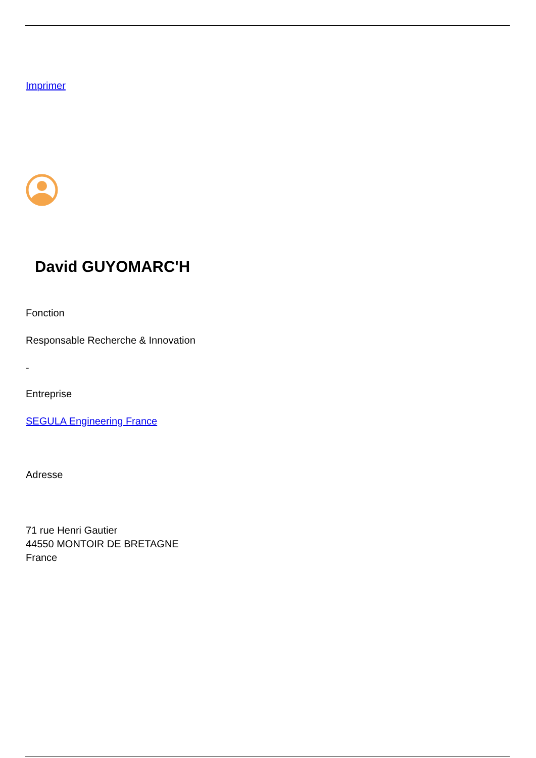Imprimer
David GUYOMARC'H
Fonction
Responsable Recherche & Innovation
-
Entreprise
SEGULA Engineering France
Adresse
71 rue Henri Gautier
44550 MONTOIR DE BRETAGNE
France